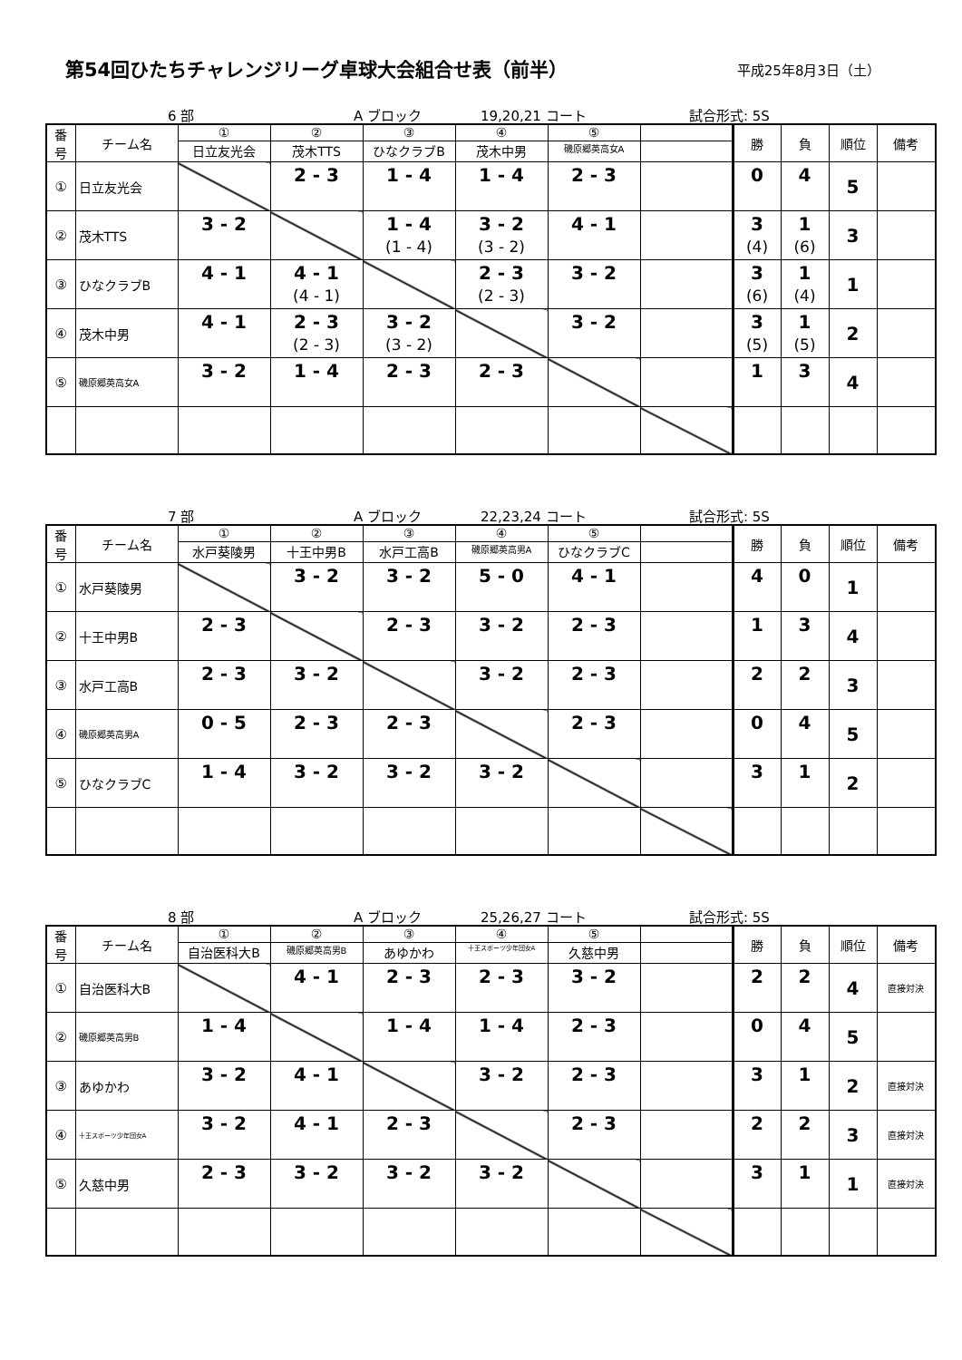第54回ひたちチャレンジリーグ卓球大会組合せ表（前半）
平成25年8月3日（土）
6 部 A ブロック 19,20,21 コート 試合形式: 5S
| 番 号 | チーム名 | ① | ② | ③ | ④ | ⑤ | | 勝 | 負 | 順位 | 備考 |
| --- | --- | --- | --- | --- | --- | --- | --- | --- | --- | --- | --- |
| | | 日立友光会 | 茂木TTS | ひなクラブB | 茂木中男 | 磯原郷英高女A | | | | | |
| ① | 日立友光会 | | 2 - 3 | 1 - 4 | 1 - 4 | 2 - 3 | | 0 | 4 | 5 | |
| ② | 茂木TTS | 3 - 2 | | 1 - 4 (1 - 4) | 3 - 2 (3 - 2) | 4 - 1 | | 3 (4) | 1 (6) | 3 | |
| ③ | ひなクラブB | 4 - 1 | 4 - 1 (4 - 1) | | 2 - 3 (2 - 3) | 3 - 2 | | 3 (6) | 1 (4) | 1 | |
| ④ | 茂木中男 | 4 - 1 | 2 - 3 (2 - 3) | 3 - 2 (3 - 2) | | 3 - 2 | | 3 (5) | 1 (5) | 2 | |
| ⑤ | 磯原郷英高女A | 3 - 2 | 1 - 4 | 2 - 3 | 2 - 3 | | | 1 | 3 | 4 | |
7 部 A ブロック 22,23,24 コート 試合形式: 5S
| 番 号 | チーム名 | ① | ② | ③ | ④ | ⑤ | | 勝 | 負 | 順位 | 備考 |
| --- | --- | --- | --- | --- | --- | --- | --- | --- | --- | --- | --- |
| | | 水戸葵陵男 | 十王中男B | 水戸工高B | 磯原郷英高男A | ひなクラブC | | | | | |
| ① | 水戸葵陵男 | | 3 - 2 | 3 - 2 | 5 - 0 | 4 - 1 | | 4 | 0 | 1 | |
| ② | 十王中男B | 2 - 3 | | 2 - 3 | 3 - 2 | 2 - 3 | | 1 | 3 | 4 | |
| ③ | 水戸工高B | 2 - 3 | 3 - 2 | | 3 - 2 | 2 - 3 | | 2 | 2 | 3 | |
| ④ | 磯原郷英高男A | 0 - 5 | 2 - 3 | 2 - 3 | | 2 - 3 | | 0 | 4 | 5 | |
| ⑤ | ひなクラブC | 1 - 4 | 3 - 2 | 3 - 2 | 3 - 2 | | | 3 | 1 | 2 | |
8 部 A ブロック 25,26,27 コート 試合形式: 5S
| 番 号 | チーム名 | ① | ② | ③ | ④ | ⑤ | | 勝 | 負 | 順位 | 備考 |
| --- | --- | --- | --- | --- | --- | --- | --- | --- | --- | --- | --- |
| | | 自治医科大B | 磯原郷英高男B | あゆかわ | 十王スポーツ少年団女A | 久慈中男 | | | | | |
| ① | 自治医科大B | | 4 - 1 | 2 - 3 | 2 - 3 | 3 - 2 | | 2 | 2 | 4 | 直接対決 |
| ② | 磯原郷英高男B | 1 - 4 | | 1 - 4 | 1 - 4 | 2 - 3 | | 0 | 4 | 5 | |
| ③ | あゆかわ | 3 - 2 | 4 - 1 | | 3 - 2 | 2 - 3 | | 3 | 1 | 2 | 直接対決 |
| ④ | 十王スポーツ少年団女A | 3 - 2 | 4 - 1 | 2 - 3 | | 2 - 3 | | 2 | 2 | 3 | 直接対決 |
| ⑤ | 久慈中男 | 2 - 3 | 3 - 2 | 3 - 2 | 3 - 2 | | | 3 | 1 | 1 | 直接対決 |